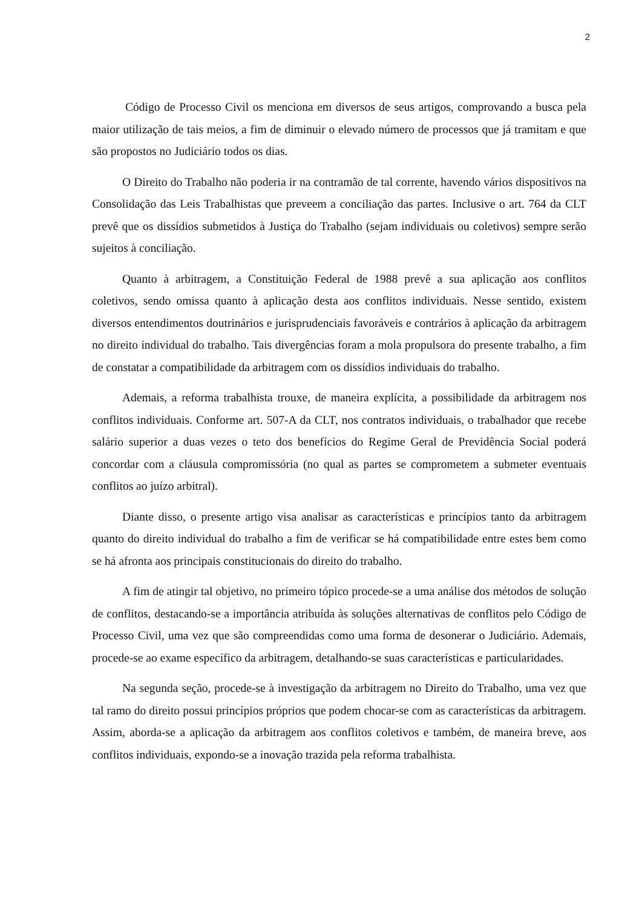2
Código de Processo Civil os menciona em diversos de seus artigos, comprovando a busca pela maior utilização de tais meios, a fim de diminuir o elevado número de processos que já tramitam e que são propostos no Judiciário todos os dias.
O Direito do Trabalho não poderia ir na contramão de tal corrente, havendo vários dispositivos na Consolidação das Leis Trabalhistas que preveem a conciliação das partes. Inclusive o art. 764 da CLT prevê que os dissídios submetidos à Justiça do Trabalho (sejam individuais ou coletivos) sempre serão sujeitos à conciliação.
Quanto à arbitragem, a Constituição Federal de 1988 prevê a sua aplicação aos conflitos coletivos, sendo omissa quanto à aplicação desta aos conflitos individuais. Nesse sentido, existem diversos entendimentos doutrinários e jurisprudenciais favoráveis e contrários à aplicação da arbitragem no direito individual do trabalho. Tais divergências foram a mola propulsora do presente trabalho, a fim de constatar a compatibilidade da arbitragem com os dissídios individuais do trabalho.
Ademais, a reforma trabalhista trouxe, de maneira explícita, a possibilidade da arbitragem nos conflitos individuais. Conforme art. 507-A da CLT, nos contratos individuais, o trabalhador que recebe salário superior a duas vezes o teto dos benefícios do Regime Geral de Previdência Social poderá concordar com a cláusula compromissória (no qual as partes se comprometem a submeter eventuais conflitos ao juízo arbitral).
Diante disso, o presente artigo visa analisar as características e princípios tanto da arbitragem quanto do direito individual do trabalho a fim de verificar se há compatibilidade entre estes bem como se há afronta aos principais constitucionais do direito do trabalho.
A fim de atingir tal objetivo, no primeiro tópico procede-se a uma análise dos métodos de solução de conflitos, destacando-se a importância atribuída às soluções alternativas de conflitos pelo Código de Processo Civil, uma vez que são compreendidas como uma forma de desonerar o Judiciário. Ademais, procede-se ao exame específico da arbitragem, detalhando-se suas características e particularidades.
Na segunda seção, procede-se à investigação da arbitragem no Direito do Trabalho, uma vez que tal ramo do direito possui princípios próprios que podem chocar-se com as características da arbitragem. Assim, aborda-se a aplicação da arbitragem aos conflitos coletivos e também, de maneira breve, aos conflitos individuais, expondo-se a inovação trazida pela reforma trabalhista.